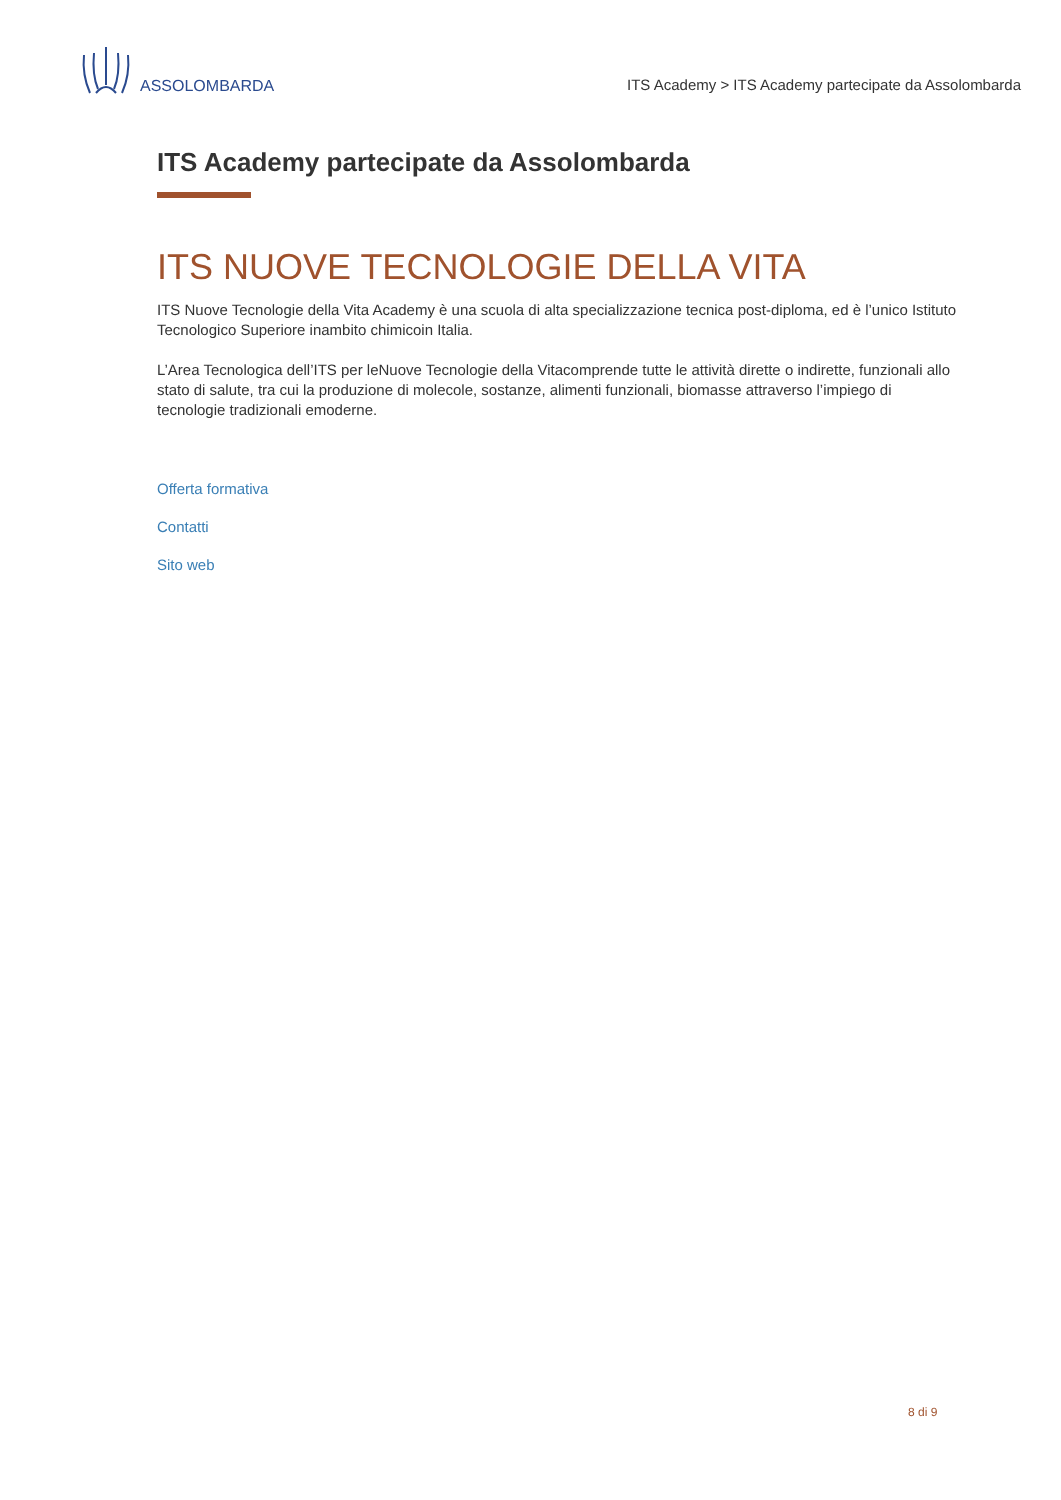ASSOLOMBARDA
ITS Academy > ITS Academy partecipate da Assolombarda
ITS Academy partecipate da Assolombarda
ITS NUOVE TECNOLOGIE DELLA VITA
ITS Nuove Tecnologie della Vita Academy è una scuola di alta specializzazione tecnica post-diploma, ed è l’unico Istituto Tecnologico Superiore inambito chimicoin Italia.
L’Area Tecnologica dell’ITS per leNuove Tecnologie della Vitacomprende tutte le attività dirette o indirette, funzionali allo stato di salute, tra cui la produzione di molecole, sostanze, alimenti funzionali, biomasse attraverso l’impiego di tecnologie tradizionali emoderne.
Offerta formativa
Contatti
Sito web
8 di 9